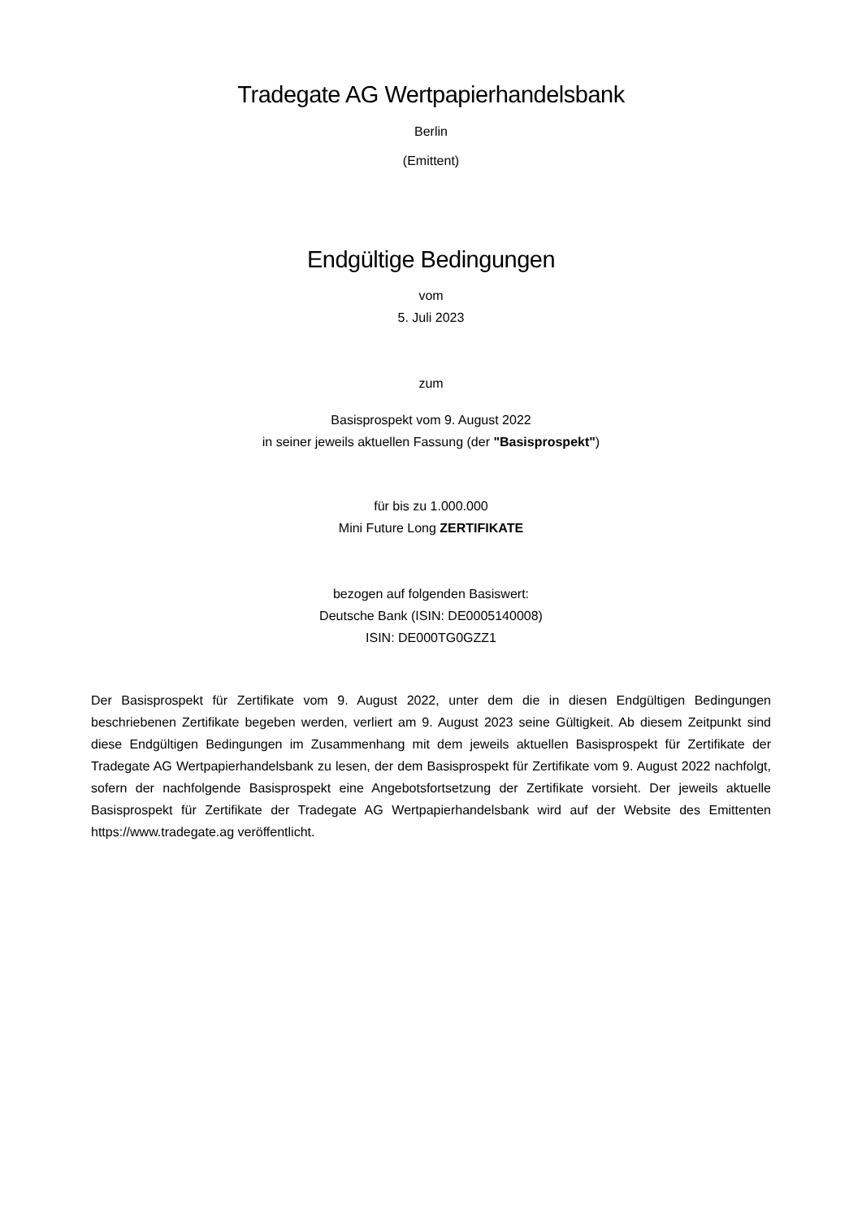Tradegate AG Wertpapierhandelsbank
Berlin
(Emittent)
Endgültige Bedingungen
vom
5. Juli 2023
zum
Basisprospekt vom 9. August 2022
in seiner jeweils aktuellen Fassung (der "Basisprospekt")
für bis zu 1.000.000
Mini Future Long ZERTIFIKATE
bezogen auf folgenden Basiswert:
Deutsche Bank (ISIN: DE0005140008)
ISIN: DE000TG0GZZ1
Der Basisprospekt für Zertifikate vom 9. August 2022, unter dem die in diesen Endgültigen Bedingungen beschriebenen Zertifikate begeben werden, verliert am 9. August 2023 seine Gültigkeit. Ab diesem Zeitpunkt sind diese Endgültigen Bedingungen im Zusammenhang mit dem jeweils aktuellen Basisprospekt für Zertifikate der Tradegate AG Wertpapierhandelsbank zu lesen, der dem Basisprospekt für Zertifikate vom 9. August 2022 nachfolgt, sofern der nachfolgende Basisprospekt eine Angebotsfortsetzung der Zertifikate vorsieht. Der jeweils aktuelle Basisprospekt für Zertifikate der Tradegate AG Wertpapierhandelsbank wird auf der Website des Emittenten https://www.tradegate.ag veröffentlicht.